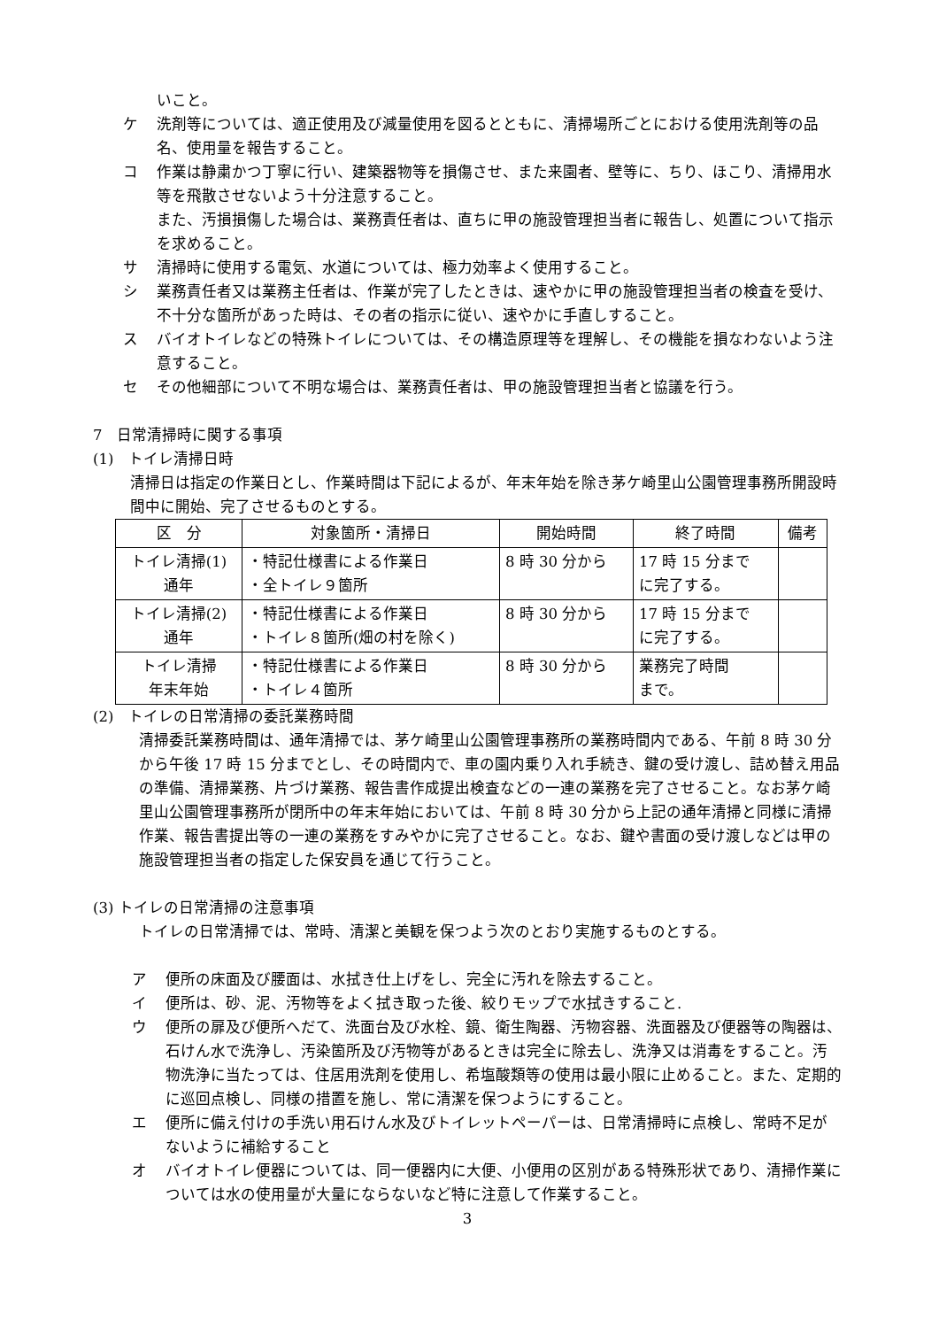いこと。
ケ 洗剤等については、適正使用及び減量使用を図るとともに、清掃場所ごとにおける使用洗剤等の品名、使用量を報告すること。
コ 作業は静粛かつ丁寧に行い、建築器物等を損傷させ、また来園者、壁等に、ちり、ほこり、清掃用水等を飛散させないよう十分注意すること。
また、汚損損傷した場合は、業務責任者は、直ちに甲の施設管理担当者に報告し、処置について指示を求めること。
サ 清掃時に使用する電気、水道については、極力効率よく使用すること。
シ 業務責任者又は業務主任者は、作業が完了したときは、速やかに甲の施設管理担当者の検査を受け、不十分な箇所があった時は、その者の指示に従い、速やかに手直しすること。
ス バイオトイレなどの特殊トイレについては、その構造原理等を理解し、その機能を損なわないよう注意すること。
セ その他細部について不明な場合は、業務責任者は、甲の施設管理担当者と協議を行う。
7　日常清掃時に関する事項
(1)　トイレ清掃日時
清掃日は指定の作業日とし、作業時間は下記によるが、年末年始を除き茅ケ崎里山公園管理事務所開設時間中に開始、完了させるものとする。
| 区 分 | 対象箇所・清掃日 | 開始時間 | 終了時間 | 備考 |
| --- | --- | --- | --- | --- |
| トイレ清掃(1) 通年 | ・特記仕様書による作業日 ・全トイレ９箇所 | 8 時 30 分から | 17 時 15 分まで に完了する。 | |
| トイレ清掃(2) 通年 | ・特記仕様書による作業日 ・トイレ８箇所(畑の村を除く) | 8 時 30 分から | 17 時 15 分まで に完了する。 | |
| トイレ清掃 年末年始 | ・特記仕様書による作業日 ・トイレ４箇所 | 8 時 30 分から | 業務完了時間 まで。 | |
(2)　トイレの日常清掃の委託業務時間
清掃委託業務時間は、通年清掃では、茅ケ崎里山公園管理事務所の業務時間内である、午前 8 時 30 分から午後 17 時 15 分までとし、その時間内で、車の園内乗り入れ手続き、鍵の受け渡し、詰め替え用品の準備、清掃業務、片づけ業務、報告書作成提出検査などの一連の業務を完了させること。なお茅ケ崎里山公園管理事務所が閉所中の年末年始においては、午前 8 時 30 分から上記の通年清掃と同様に清掃作業、報告書提出等の一連の業務をすみやかに完了させること。なお、鍵や書面の受け渡しなどは甲の施設管理担当者の指定した保安員を通じて行うこと。
(3) トイレの日常清掃の注意事項
トイレの日常清掃では、常時、清潔と美観を保つよう次のとおり実施するものとする。
ア 便所の床面及び腰面は、水拭き仕上げをし、完全に汚れを除去すること。
イ 便所は、砂、泥、汚物等をよく拭き取った後、絞りモップで水拭きすること.
ウ 便所の扉及び便所へだて、洗面台及び水栓、鏡、衛生陶器、汚物容器、洗面器及び便器等の陶器は、石けん水で洗浄し、汚染箇所及び汚物等があるときは完全に除去し、洗浄又は消毒をすること。汚物洗浄に当たっては、住居用洗剤を使用し、希塩酸類等の使用は最小限に止めること。また、定期的に巡回点検し、同様の措置を施し、常に清潔を保つようにすること。
エ 便所に備え付けの手洗い用石けん水及びトイレットペーパーは、日常清掃時に点検し、常時不足がないように補給すること
オ バイオトイレ便器については、同一便器内に大便、小便用の区別がある特殊形状であり、清掃作業については水の使用量が大量にならないなど特に注意して作業すること。
3